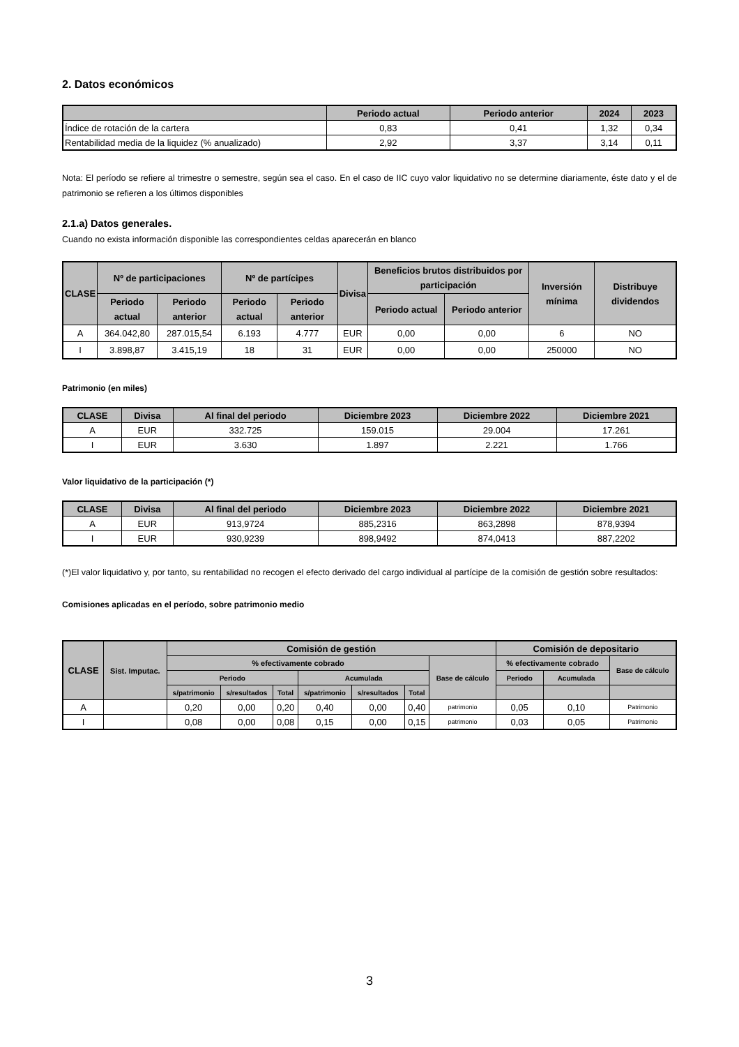2. Datos económicos
| | Periodo actual | Periodo anterior | 2024 | 2023 |
| --- | --- | --- | --- | --- |
| Índice de rotación de la cartera | 0,83 | 0,41 | 1,32 | 0,34 |
| Rentabilidad media de la liquidez (% anualizado) | 2,92 | 3,37 | 3,14 | 0,11 |
Nota: El período se refiere al trimestre o semestre, según sea el caso. En el caso de IIC cuyo valor liquidativo no se determine diariamente, éste dato y el de patrimonio se refieren a los últimos disponibles
2.1.a) Datos generales.
Cuando no exista información disponible las correspondientes celdas aparecerán en blanco
| CLASE | Nº de participaciones | | Nº de partícipes | | Divisa | Beneficios brutos distribuidos por participación | | Inversión mínima | Distribuye dividendos |
| --- | --- | --- | --- | --- | --- | --- | --- | --- | --- |
| | Periodo actual | Periodo anterior | Periodo actual | Periodo anterior | | Periodo actual | Periodo anterior | | |
| A | 364.042,80 | 287.015,54 | 6.193 | 4.777 | EUR | 0,00 | 0,00 | 6 | NO |
| I | 3.898,87 | 3.415,19 | 18 | 31 | EUR | 0,00 | 0,00 | 250000 | NO |
Patrimonio (en miles)
| CLASE | Divisa | Al final del periodo | Diciembre 2023 | Diciembre 2022 | Diciembre 2021 |
| --- | --- | --- | --- | --- | --- |
| A | EUR | 332.725 | 159.015 | 29.004 | 17.261 |
| I | EUR | 3.630 | 1.897 | 2.221 | 1.766 |
Valor liquidativo de la participación (*)
| CLASE | Divisa | Al final del periodo | Diciembre 2023 | Diciembre 2022 | Diciembre 2021 |
| --- | --- | --- | --- | --- | --- |
| A | EUR | 913,9724 | 885,2316 | 863,2898 | 878,9394 |
| I | EUR | 930,9239 | 898,9492 | 874,0413 | 887,2202 |
(*)El valor liquidativo y, por tanto, su rentabilidad no recogen el efecto derivado del cargo individual al partícipe de la comisión de gestión sobre resultados:
Comisiones aplicadas en el período, sobre patrimonio medio
| CLASE | Sist. Imputac. | Comisión de gestión | | | | | | | Comisión de depositario | | |
| --- | --- | --- | --- | --- | --- | --- | --- | --- | --- | --- | --- |
| | | % efectivamente cobrado | | | | | | Base de cálculo | % efectivamente cobrado | | Base de cálculo |
| | | Periodo | | | Acumulada | | | | Periodo | Acumulada | |
| | | s/patrimonio | s/resultados | Total | s/patrimonio | s/resultados | Total | | | | |
| A | | 0,20 | 0,00 | 0,20 | 0,40 | 0,00 | 0,40 | patrimonio | 0,05 | 0,10 | Patrimonio |
| I | | 0,08 | 0,00 | 0,08 | 0,15 | 0,00 | 0,15 | patrimonio | 0,03 | 0,05 | Patrimonio |
3